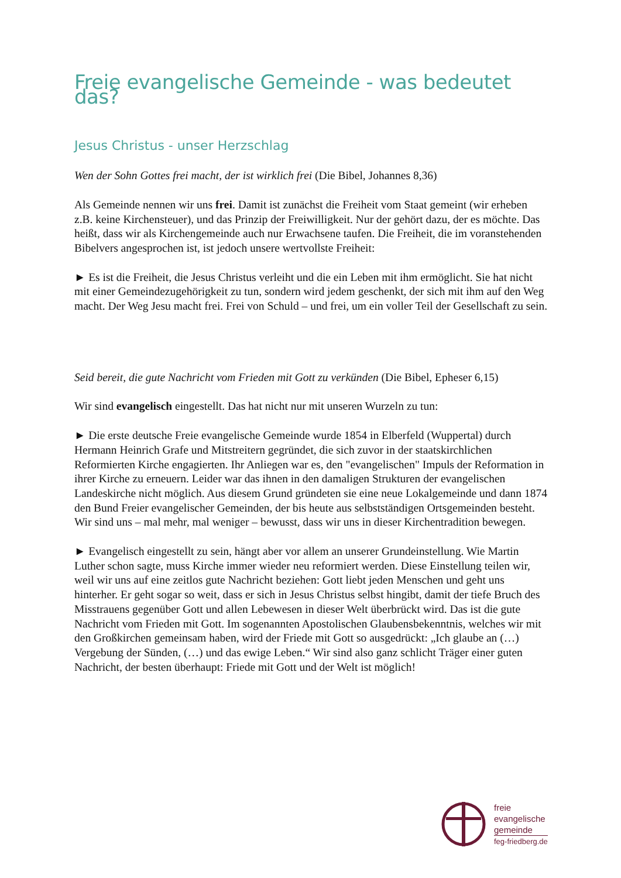Freie evangelische Gemeinde - was bedeutet das?
Jesus Christus - unser Herzschlag
Wen der Sohn Gottes frei macht, der ist wirklich frei (Die Bibel, Johannes 8,36)
Als Gemeinde nennen wir uns frei. Damit ist zunächst die Freiheit vom Staat gemeint (wir erheben z.B. keine Kirchensteuer), und das Prinzip der Freiwilligkeit. Nur der gehört dazu, der es möchte. Das heißt, dass wir als Kirchengemeinde auch nur Erwachsene taufen. Die Freiheit, die im voranstehenden Bibelvers angesprochen ist, ist jedoch unsere wertvollste Freiheit:
► Es ist die Freiheit, die Jesus Christus verleiht und die ein Leben mit ihm ermöglicht. Sie hat nicht mit einer Gemeindezugehörigkeit zu tun, sondern wird jedem geschenkt, der sich mit ihm auf den Weg macht. Der Weg Jesu macht frei. Frei von Schuld – und frei, um ein voller Teil der Gesellschaft zu sein.
Seid bereit, die gute Nachricht vom Frieden mit Gott zu verkünden (Die Bibel, Epheser 6,15)
Wir sind evangelisch eingestellt. Das hat nicht nur mit unseren Wurzeln zu tun:
► Die erste deutsche Freie evangelische Gemeinde wurde 1854 in Elberfeld (Wuppertal) durch Hermann Heinrich Grafe und Mitstreitern gegründet, die sich zuvor in der staatskirchlichen Reformierten Kirche engagierten. Ihr Anliegen war es, den "evangelischen" Impuls der Reformation in ihrer Kirche zu erneuern. Leider war das ihnen in den damaligen Strukturen der evangelischen Landeskirche nicht möglich. Aus diesem Grund gründeten sie eine neue Lokalgemeinde und dann 1874 den Bund Freier evangelischer Gemeinden, der bis heute aus selbstständigen Ortsgemeinden besteht. Wir sind uns – mal mehr, mal weniger – bewusst, dass wir uns in dieser Kirchentradition bewegen.
► Evangelisch eingestellt zu sein, hängt aber vor allem an unserer Grundeinstellung. Wie Martin Luther schon sagte, muss Kirche immer wieder neu reformiert werden. Diese Einstellung teilen wir, weil wir uns auf eine zeitlos gute Nachricht beziehen: Gott liebt jeden Menschen und geht uns hinterher. Er geht sogar so weit, dass er sich in Jesus Christus selbst hingibt, damit der tiefe Bruch des Misstrauens gegenüber Gott und allen Lebewesen in dieser Welt überbrückt wird. Das ist die gute Nachricht vom Frieden mit Gott. Im sogenannten Apostolischen Glaubensbekenntnis, welches wir mit den Großkirchen gemeinsam haben, wird der Friede mit Gott so ausgedrückt: „Ich glaube an (…) Vergebung der Sünden, (…) und das ewige Leben.“ Wir sind also ganz schlicht Träger einer guten Nachricht, der besten überhaupt: Friede mit Gott und der Welt ist möglich!
freie
evangelische
gemeinde
feg-friedberg.de